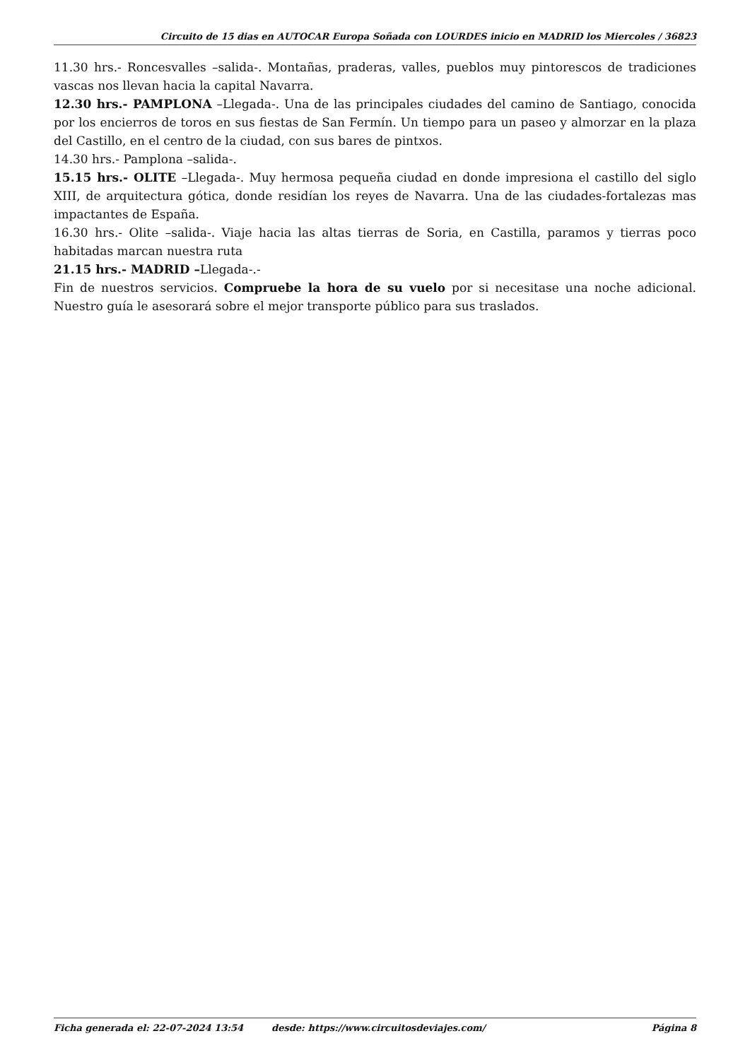Circuito de 15 dias en AUTOCAR Europa Soñada con LOURDES inicio en MADRID los Miercoles / 36823
11.30 hrs.- Roncesvalles –salida-. Montañas, praderas, valles, pueblos muy pintorescos de tradiciones vascas nos llevan hacia la capital Navarra.
12.30 hrs.- PAMPLONA –Llegada-. Una de las principales ciudades del camino de Santiago, conocida por los encierros de toros en sus fiestas de San Fermín. Un tiempo para un paseo y almorzar en la plaza del Castillo, en el centro de la ciudad, con sus bares de pintxos.
14.30 hrs.- Pamplona –salida-.
15.15 hrs.- OLITE –Llegada-. Muy hermosa pequeña ciudad en donde impresiona el castillo del siglo XIII, de arquitectura gótica, donde residían los reyes de Navarra. Una de las ciudades-fortalezas mas impactantes de España.
16.30 hrs.- Olite –salida-. Viaje hacia las altas tierras de Soria, en Castilla, paramos y tierras poco habitadas marcan nuestra ruta
21.15 hrs.- MADRID –Llegada-.-
Fin de nuestros servicios. Compruebe la hora de su vuelo por si necesitase una noche adicional. Nuestro guía le asesorará sobre el mejor transporte público para sus traslados.
Ficha generada el: 22-07-2024 13:54 desde: https://www.circuitosdeviajes.com/ Página 8